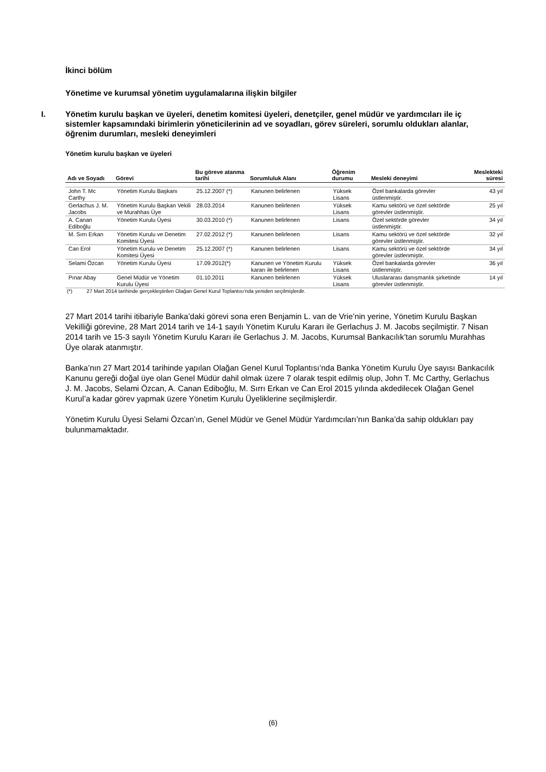İkinci bölüm
Yönetime ve kurumsal yönetim uygulamalarına ilişkin bilgiler
I. Yönetim kurulu başkan ve üyeleri, denetim komitesi üyeleri, denetçiler, genel müdür ve yardımcıları ile iç sistemler kapsamındaki birimlerin yöneticilerinin ad ve soyadları, görev süreleri, sorumlu oldukları alanlar, öğrenim durumları, mesleki deneyimleri
Yönetim kurulu başkan ve üyeleri
| Adı ve Soyadı | Görevi | Bu göreve atanma tarihi | Sorumluluk Alanı | Öğrenim durumu | Mesleki deneyimi | Meslekteki süresi |
| --- | --- | --- | --- | --- | --- | --- |
| John T. Mc Carthy | Yönetim Kurulu Başkanı | 25.12.2007 (*) | Kanunen belirlenen | Yüksek Lisans | Özel bankalarda görevler üstlenmiştir. | 43 yıl |
| Gerlachus J. M. Jacobs | Yönetim Kurulu Başkan Vekili ve Murahhas Üye | 28.03.2014 | Kanunen belirlenen | Yüksek Lisans | Kamu sektörü ve özel sektörde görevler üstlenmiştir. | 25 yıl |
| A. Canan Ediboğlu | Yönetim Kurulu Üyesi | 30.03.2010 (*) | Kanunen belirlenen | Lisans | Özel sektörde görevler üstlenmiştir. | 34 yıl |
| M. Sırrı Erkan | Yönetim Kurulu ve Denetim Komitesi Üyesi | 27.02.2012 (*) | Kanunen belirlenen | Lisans | Kamu sektörü ve özel sektörde görevler üstlenmiştir. | 32 yıl |
| Can Erol | Yönetim Kurulu ve Denetim Komitesi Üyesi | 25.12.2007 (*) | Kanunen belirlenen | Lisans | Kamu sektörü ve özel sektörde görevler üstlenmiştir. | 34 yıl |
| Selami Özcan | Yönetim Kurulu Üyesi | 17.09.2012(*) | Kanunen ve Yönetim Kurulu kararı ile belirlenen | Yüksek Lisans | Özel bankalarda görevler üstlenmiştir. | 36 yıl |
| Pınar Abay | Genel Müdür ve Yönetim Kurulu Üyesi | 01.10.2011 | Kanunen belirlenen | Yüksek Lisans | Uluslararası danışmanlık şirketinde görevler üstlenmiştir. | 14 yıl |
(*) 27 Mart 2014 tarihinde gerçekleştirilen Olağan Genel Kurul Toplantısı’nda yeniden seçilmişlerdir.
27 Mart 2014 tarihi itibariyle Banka’daki görevi sona eren Benjamin L. van de Vrie’nin yerine, Yönetim Kurulu Başkan Vekilliği görevine, 28 Mart 2014 tarih ve 14-1 sayılı Yönetim Kurulu Kararı ile Gerlachus J. M. Jacobs seçilmiştir. 7 Nisan 2014 tarih ve 15-3 sayılı Yönetim Kurulu Kararı ile Gerlachus J. M. Jacobs, Kurumsal Bankacılık’tan sorumlu Murahhas Üye olarak atanmıştır.
Banka’nın 27 Mart 2014 tarihinde yapılan Olağan Genel Kurul Toplantısı’nda Banka Yönetim Kurulu Üye sayısı Bankacılık Kanunu gereği doğal üye olan Genel Müdür dahil olmak üzere 7 olarak tespit edilmiş olup, John T. Mc Carthy, Gerlachus J. M. Jacobs, Selami Özcan, A. Canan Ediboğlu, M. Sırrı Erkan ve Can Erol 2015 yılında akdedilecek Olağan Genel Kurul’a kadar görev yapmak üzere Yönetim Kurulu Üyeliklerine seçilmişlerdir.
Yönetim Kurulu Üyesi Selami Özcan’ın, Genel Müdür ve Genel Müdür Yardımcıları’nın Banka’da sahip oldukları pay bulunmamaktadır.
(6)